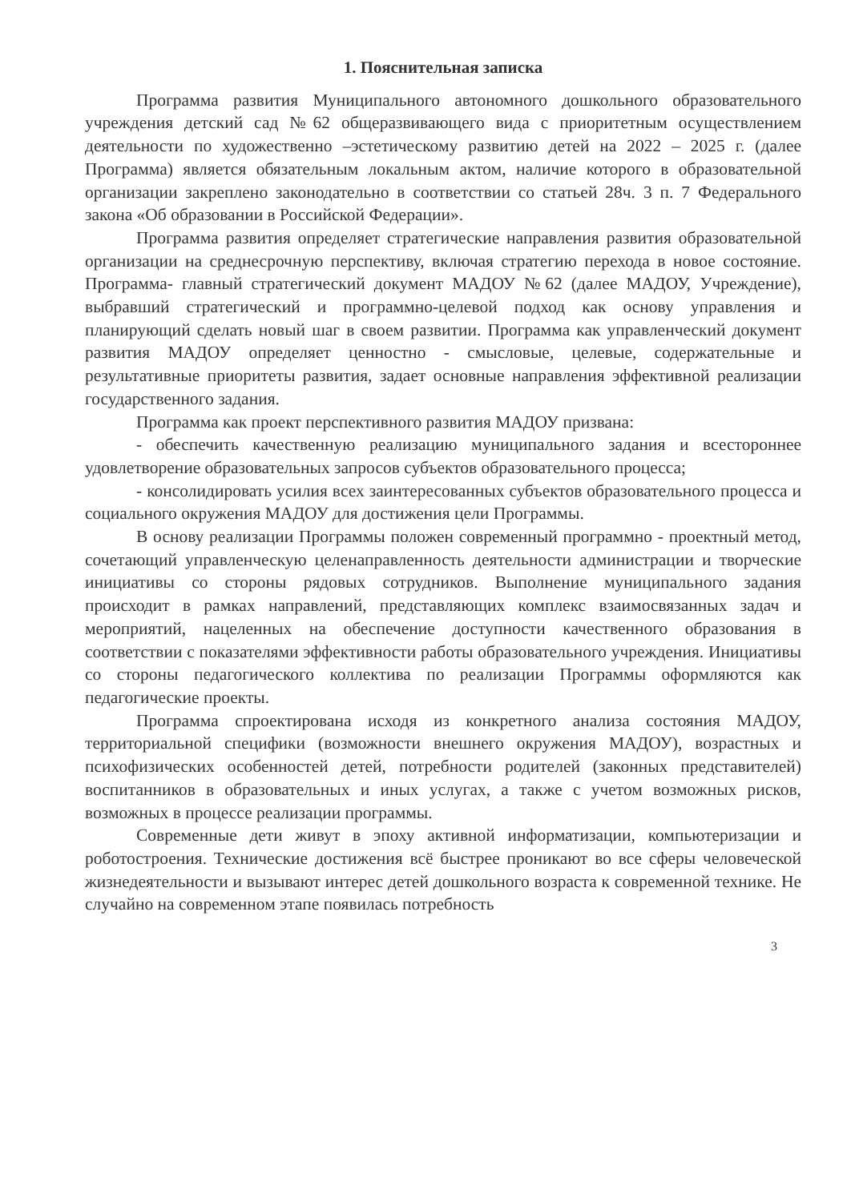1. Пояснительная записка
Программа развития Муниципального автономного дошкольного образовательного учреждения детский сад №62 общеразвивающего вида с приоритетным осуществлением деятельности по художественно –эстетическому развитию детей на 2022 – 2025 г. (далее Программа) является обязательным локальным актом, наличие которого в образовательной организации закреплено законодательно в соответствии со статьей 28ч. 3 п. 7 Федерального закона «Об образовании в Российской Федерации».
Программа развития определяет стратегические направления развития образовательной организации на среднесрочную перспективу, включая стратегию перехода в новое состояние. Программа- главный стратегический документ МАДОУ №62 (далее МАДОУ, Учреждение), выбравший стратегический и программно-целевой подход как основу управления и планирующий сделать новый шаг в своем развитии. Программа как управленческий документ развития МАДОУ определяет ценностно - смысловые, целевые, содержательные и результативные приоритеты развития, задает основные направления эффективной реализации государственного задания.
Программа как проект перспективного развития МАДОУ призвана:
- обеспечить качественную реализацию муниципального задания и всестороннее удовлетворение образовательных запросов субъектов образовательного процесса;
- консолидировать усилия всех заинтересованных субъектов образовательного процесса и социального окружения МАДОУ для достижения цели Программы.
В основу реализации Программы положен современный программно - проектный метод, сочетающий управленческую целенаправленность деятельности администрации и творческие инициативы со стороны рядовых сотрудников. Выполнение муниципального задания происходит в рамках направлений, представляющих комплекс взаимосвязанных задач и мероприятий, нацеленных на обеспечение доступности качественного образования в соответствии с показателями эффективности работы образовательного учреждения. Инициативы со стороны педагогического коллектива по реализации Программы оформляются как педагогические проекты.
Программа спроектирована исходя из конкретного анализа состояния МАДОУ, территориальной специфики (возможности внешнего окружения МАДОУ), возрастных и психофизических особенностей детей, потребности родителей (законных представителей) воспитанников в образовательных и иных услугах, а также с учетом возможных рисков, возможных в процессе реализации программы.
Современные дети живут в эпоху активной информатизации, компьютеризации и роботостроения. Технические достижения всё быстрее проникают во все сферы человеческой жизнедеятельности и вызывают интерес детей дошкольного возраста к современной технике. Не случайно на современном этапе появилась потребность
3